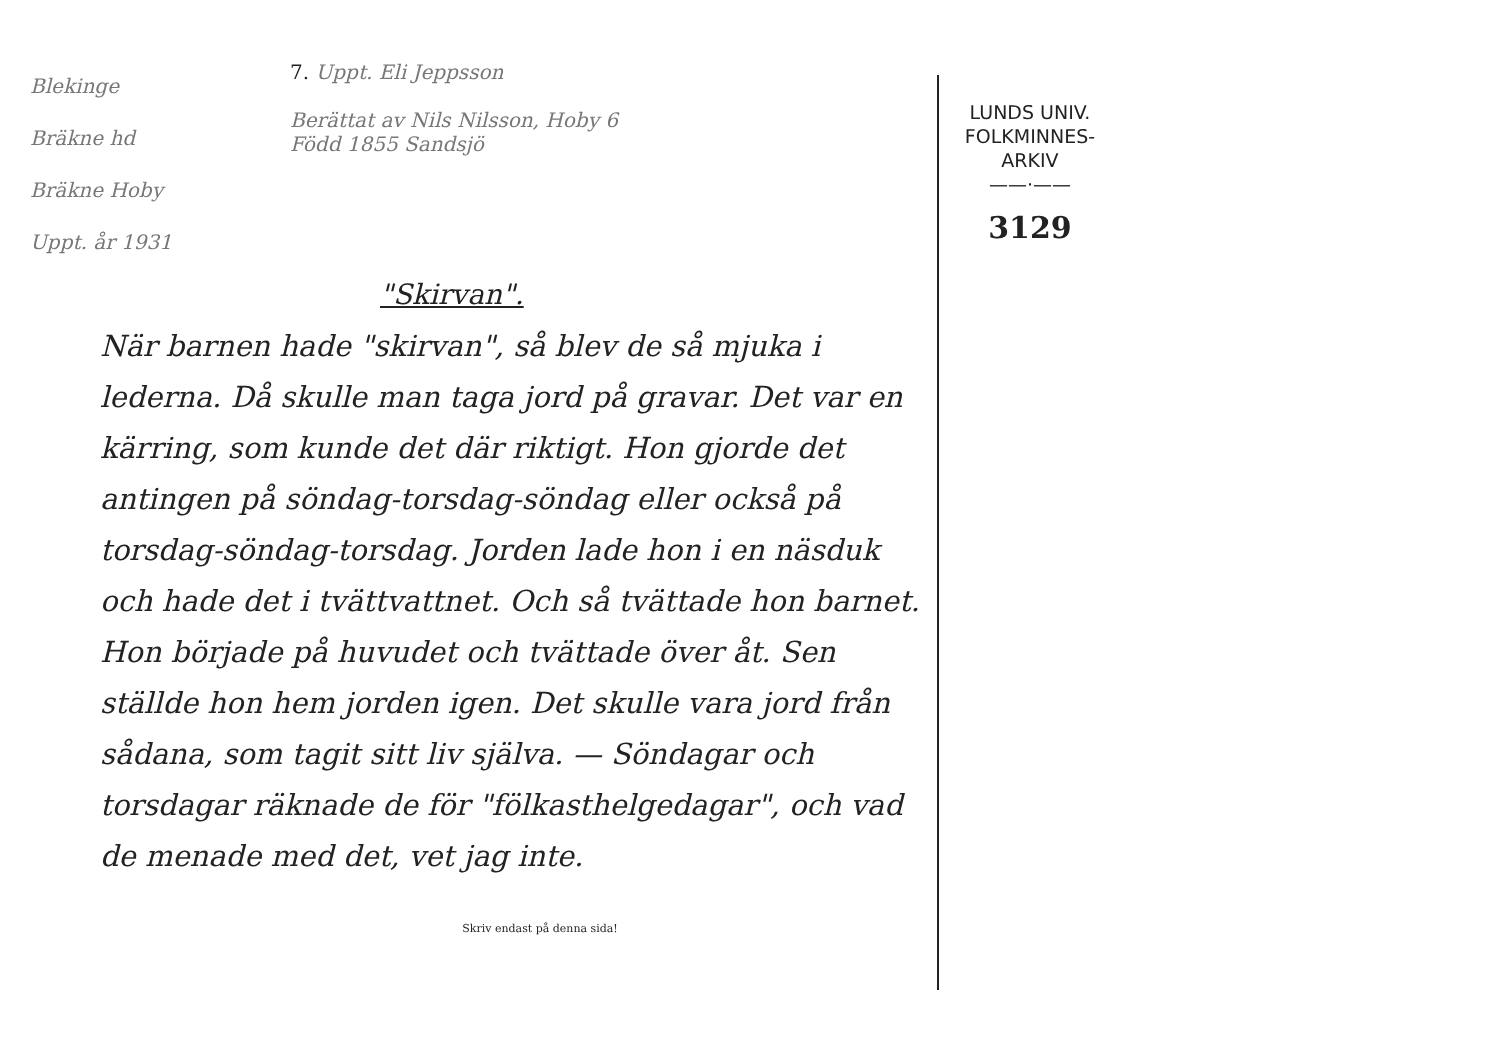Blekinge
Bräkne hd
Bräkne Hoby
Uppt. år 1931
7. Uppt. Eli Jeppsson
Berättat av Nils Nilsson, Hoby 6
Född 1855 Sandsjö
"Skirvan".
När barnen hade "skirvan", så blev de så mjuka i lederna. Då skulle man taga jord på gravar. Det var en kärring, som kunde det där riktigt. Hon gjorde det antingen på söndag-torsdag-söndag eller också på torsdag-söndag-torsdag. Jorden lade hon i en näsduk och hade det i tvättvattnet. Och så tvättade hon barnet. Hon började på huvudet och tvättade över åt. Sen ställde hon hem jorden igen. Det skulle vara jord från sådana, som tagit sitt liv själva. — Söndagar och torsdagar räknade de för "fölkasthelgedagar", och vad de menade med det, vet jag inte.
Skriv endast på denna sida!
LUNDS UNIV.
FOLKMINNES-
ARKIV
——·——
3129